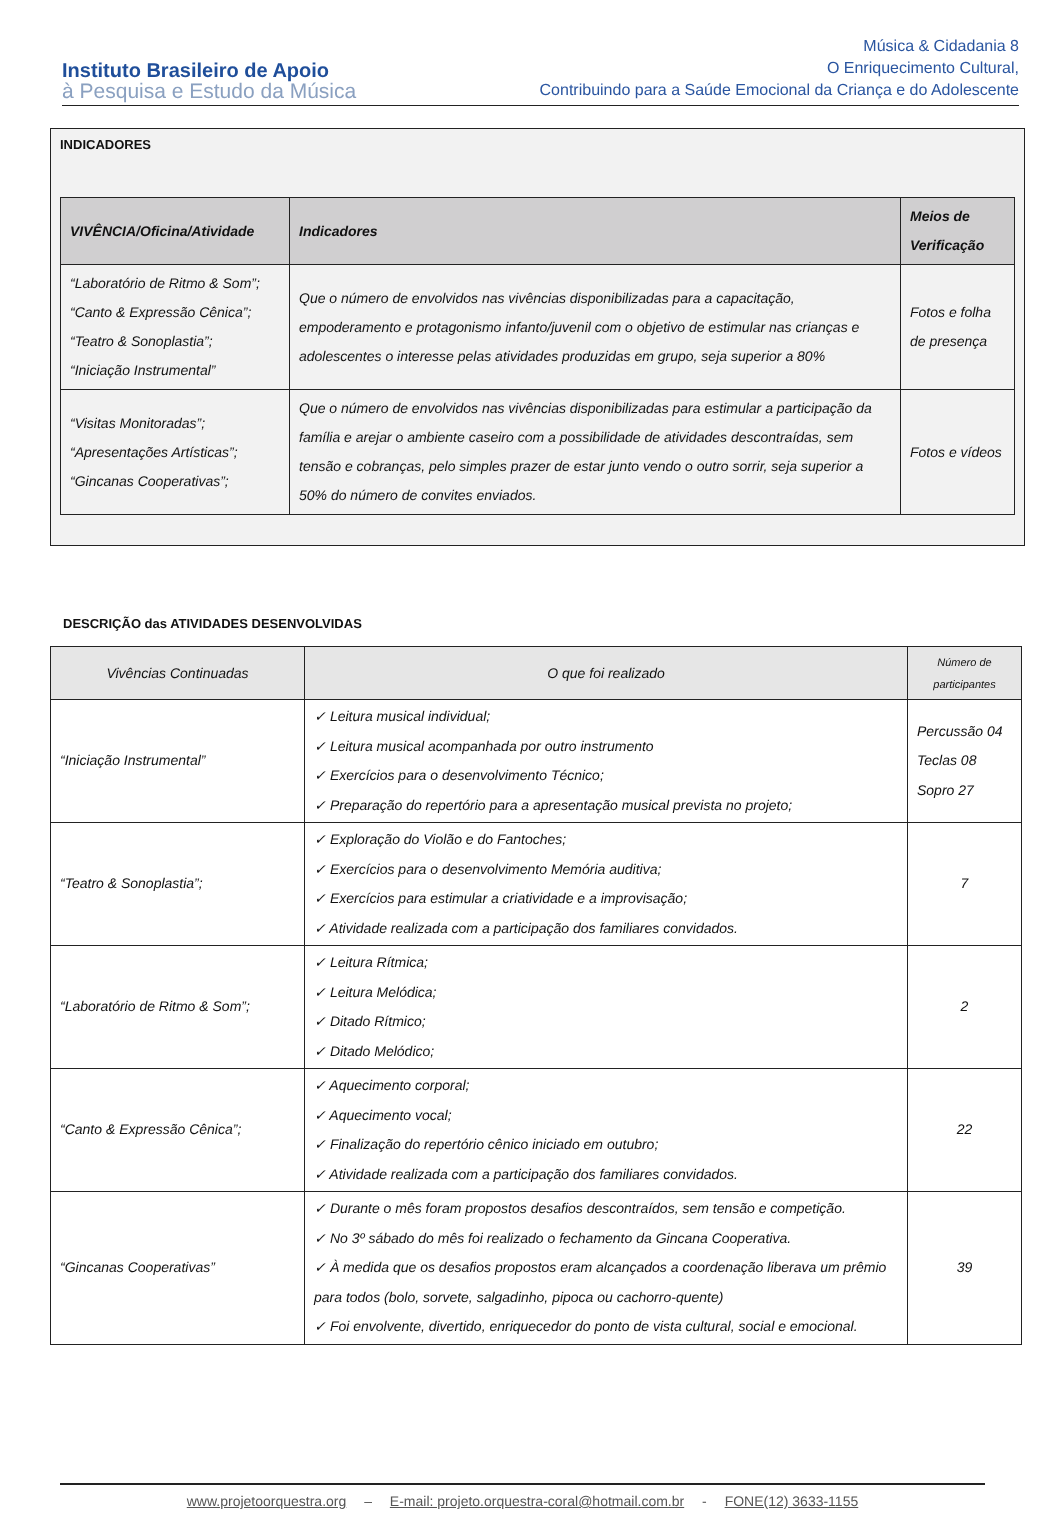Instituto Brasileiro de Apoio
à Pesquisa e Estudo da Música
Música & Cidadania 8
O Enriquecimento Cultural,
Contribuindo para a Saúde Emocional da Criança e do Adolescente
INDICADORES
| VIVÊNCIA/Oficina/Atividade | Indicadores | Meios de Verificação |
| --- | --- | --- |
| “Laboratório de Ritmo & Som”; “Canto & Expressão Cênica”; “Teatro & Sonoplastia”; “Iniciação Instrumental” | Que o número de envolvidos nas vivências disponibilizadas para a capacitação, empoderamento e protagonismo infanto/juvenil com o objetivo de estimular nas crianças e adolescentes o interesse pelas atividades produzidas em grupo, seja superior a 80% | Fotos e folha de presença |
| “Visitas Monitoradas”; “Apresentações Artísticas”; “Gincanas Cooperativas”; | Que o número de envolvidos nas vivências disponibilizadas para estimular a participação da família e arejar o ambiente caseiro com a possibilidade de atividades descontraídas, sem tensão e cobranças, pelo simples prazer de estar junto vendo o outro sorrir, seja superior a 50% do número de convites enviados. | Fotos e vídeos |
DESCRIÇÃO das ATIVIDADES DESENVOLVIDAS
| Vivências Continuadas | O que foi realizado | Número de participantes |
| --- | --- | --- |
| “Iniciação Instrumental” | ✓ Leitura musical individual; ✓ Leitura musical acompanhada por outro instrumento ✓ Exercícios para o desenvolvimento Técnico; ✓ Preparação do repertório para a apresentação musical prevista no projeto; | Percussão 04 Teclas 08 Sopro 27 |
| “Teatro & Sonoplastia”; | ✓ Exploração do Violão e do Fantoches; ✓ Exercícios para o desenvolvimento Memória auditiva; ✓ Exercícios para estimular a criatividade e a improvisação; ✓ Atividade realizada com a participação dos familiares convidados. | 7 |
| “Laboratório de Ritmo & Som”; | ✓ Leitura Rítmica; ✓ Leitura Melódica; ✓ Ditado Rítmico; ✓ Ditado Melódico; | 2 |
| “Canto & Expressão Cênica”; | ✓ Aquecimento corporal; ✓ Aquecimento vocal; ✓ Finalização do repertório cênico iniciado em outubro; ✓ Atividade realizada com a participação dos familiares convidados. | 22 |
| “Gincanas Cooperativas” | ✓ Durante o mês foram propostos desafios descontraídos, sem tensão e competição. ✓ No 3º sábado do mês foi realizado o fechamento da Gincana Cooperativa. ✓ À medida que os desafios propostos eram alcançados a coordenação liberava um prêmio para todos (bolo, sorvete, salgadinho, pipoca ou cachorro-quente) ✓ Foi envolvente, divertido, enriquecedor do ponto de vista cultural, social e emocional. | 39 |
www.projetoorquestra.org – E-mail: projeto.orquestra-coral@hotmail.com.br - FONE(12) 3633-1155